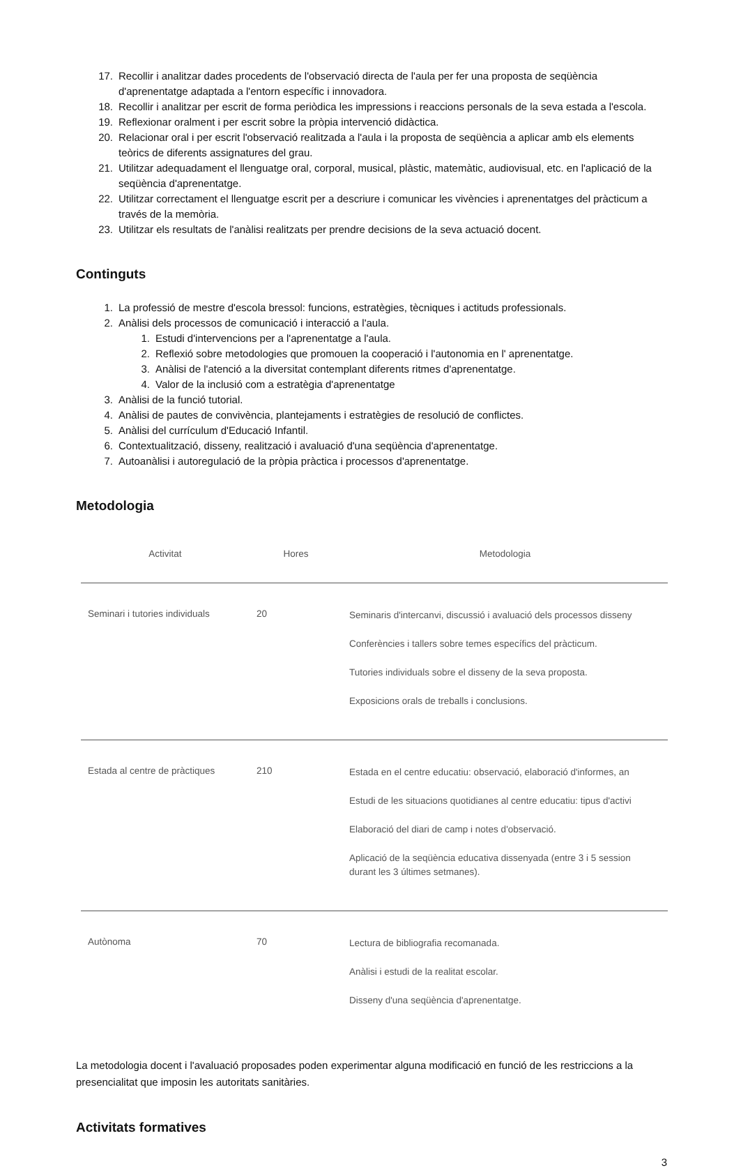17. Recollir i analitzar dades procedents de l'observació directa de l'aula per fer una proposta de seqüència d'aprenentatge adaptada a l'entorn específic i innovadora.
18. Recollir i analitzar per escrit de forma periòdica les impressions i reaccions personals de la seva estada a l'escola.
19. Reflexionar oralment i per escrit sobre la pròpia intervenció didàctica.
20. Relacionar oral i per escrit l'observació realitzada a l'aula i la proposta de seqüència a aplicar amb els elements teòrics de diferents assignatures del grau.
21. Utilitzar adequadament el llenguatge oral, corporal, musical, plàstic, matemàtic, audiovisual, etc. en l'aplicació de la seqüència d'aprenentatge.
22. Utilitzar correctament el llenguatge escrit per a descriure i comunicar les vivències i aprenentatges del pràcticum a través de la memòria.
23. Utilitzar els resultats de l'anàlisi realitzats per prendre decisions de la seva actuació docent.
Continguts
1. La professió de mestre d'escola bressol: funcions, estratègies, tècniques i actituds professionals.
2. Anàlisi dels processos de comunicació i interacció a l'aula.
1. Estudi d'intervencions per a l'aprenentatge a l'aula.
2. Reflexió sobre metodologies que promouen la cooperació i l'autonomia en l' aprenentatge.
3. Anàlisi de l'atenció a la diversitat contemplant diferents ritmes d'aprenentatge.
4. Valor de la inclusió com a estratègia d'aprenentatge
3. Anàlisi de la funció tutorial.
4. Anàlisi de pautes de convivència, plantejaments i estratègies de resolució de conflictes.
5. Anàlisi del currículum d'Educació Infantil.
6. Contextualització, disseny, realització i avaluació d'una seqüència d'aprenentatge.
7. Autoanàlisi i autoregulació de la pròpia pràctica i processos d'aprenentatge.
Metodologia
| Activitat | Hores | Metodologia |
| --- | --- | --- |
| Seminari i tutories individuals | 20 | Seminaris d'intercanvi, discussió i avaluació dels processos disseny Conferències i tallers sobre temes específics del pràcticum. Tutories individuals sobre el disseny de la seva proposta. Exposicions orals de treballs i conclusions. |
| Estada al centre de pràctiques | 210 | Estada en el centre educatiu: observació, elaboració d'informes, an Estudi de les situacions quotidianes al centre educatiu: tipus d'activi Elaboració del diari de camp i notes d'observació. Aplicació de la seqüència educativa dissenyada (entre 3 i 5 session durant les 3 últimes setmanes). |
| Autònoma | 70 | Lectura de bibliografia recomanada. Anàlisi i estudi de la realitat escolar. Disseny d'una seqüència d'aprenentatge. |
La metodologia docent i l'avaluació proposades poden experimentar alguna modificació en funció de les restriccions a la presencialitat que imposin les autoritats sanitàries.
Activitats formatives
3